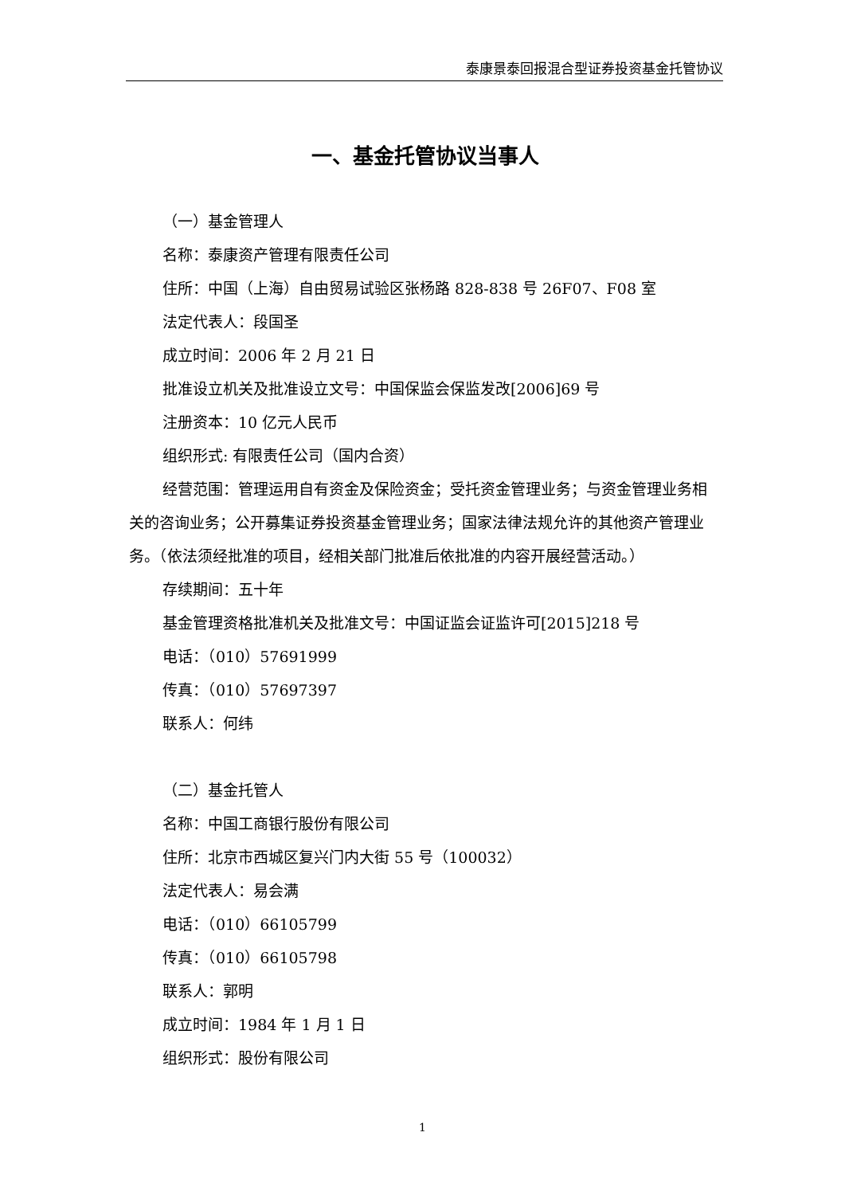泰康景泰回报混合型证券投资基金托管协议
一、基金托管协议当事人
（一）基金管理人
名称：泰康资产管理有限责任公司
住所：中国（上海）自由贸易试验区张杨路 828-838 号 26F07、F08 室
法定代表人：段国圣
成立时间：2006 年 2 月 21 日
批准设立机关及批准设立文号：中国保监会保监发改[2006]69 号
注册资本：10 亿元人民币
组织形式: 有限责任公司（国内合资）
经营范围：管理运用自有资金及保险资金；受托资金管理业务；与资金管理业务相关的咨询业务；公开募集证券投资基金管理业务；国家法律法规允许的其他资产管理业务。（依法须经批准的项目，经相关部门批准后依批准的内容开展经营活动。）
存续期间：五十年
基金管理资格批准机关及批准文号：中国证监会证监许可[2015]218 号
电话：（010）57691999
传真：（010）57697397
联系人：何纬
（二）基金托管人
名称：中国工商银行股份有限公司
住所：北京市西城区复兴门内大街 55 号（100032）
法定代表人：易会满
电话：（010）66105799
传真：（010）66105798
联系人：郭明
成立时间：1984 年 1 月 1 日
组织形式：股份有限公司
1